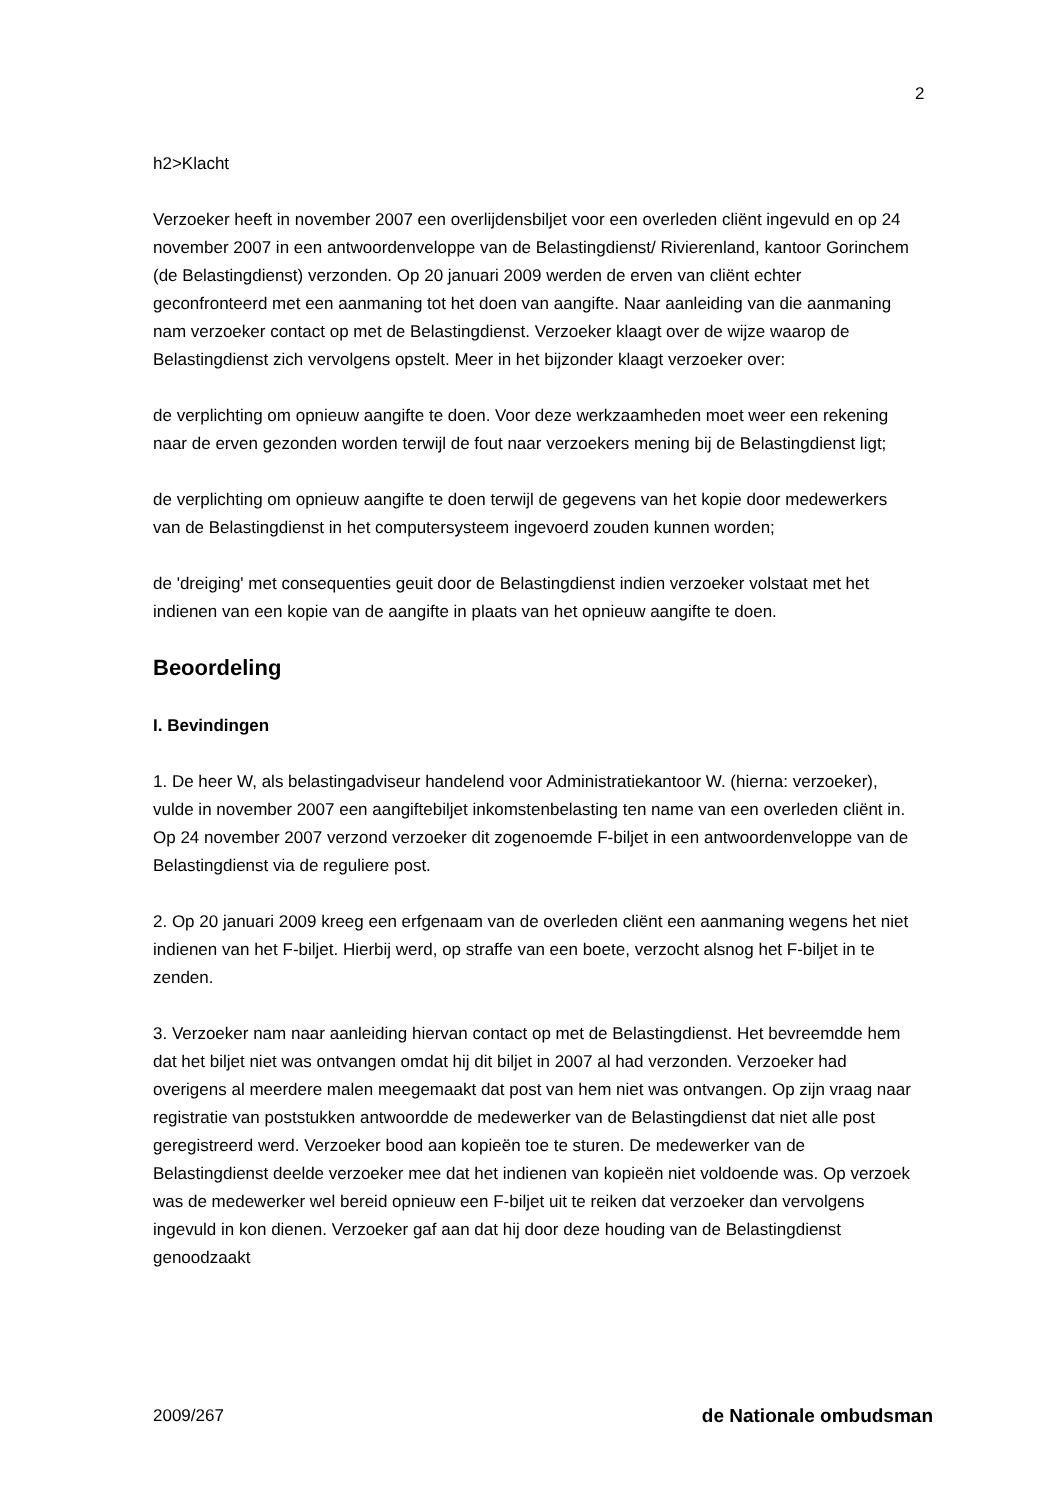2
h2>Klacht
Verzoeker heeft in november 2007 een overlijdensbiljet voor een overleden cliënt ingevuld en op 24 november 2007 in een antwoordenveloppe van de Belastingdienst/ Rivierenland, kantoor Gorinchem (de Belastingdienst) verzonden. Op 20 januari 2009 werden de erven van cliënt echter geconfronteerd met een aanmaning tot het doen van aangifte. Naar aanleiding van die aanmaning nam verzoeker contact op met de Belastingdienst. Verzoeker klaagt over de wijze waarop de Belastingdienst zich vervolgens opstelt. Meer in het bijzonder klaagt verzoeker over:
de verplichting om opnieuw aangifte te doen. Voor deze werkzaamheden moet weer een rekening naar de erven gezonden worden terwijl de fout naar verzoekers mening bij de Belastingdienst ligt;
de verplichting om opnieuw aangifte te doen terwijl de gegevens van het kopie door medewerkers van de Belastingdienst in het computersysteem ingevoerd zouden kunnen worden;
de 'dreiging' met consequenties geuit door de Belastingdienst indien verzoeker volstaat met het indienen van een kopie van de aangifte in plaats van het opnieuw aangifte te doen.
Beoordeling
I. Bevindingen
1. De heer W, als belastingadviseur handelend voor Administratiekantoor W. (hierna: verzoeker), vulde in november 2007 een aangiftebiljet inkomstenbelasting ten name van een overleden cliënt in. Op 24 november 2007 verzond verzoeker dit zogenoemde F-biljet in een antwoordenveloppe van de Belastingdienst via de reguliere post.
2. Op 20 januari 2009 kreeg een erfgenaam van de overleden cliënt een aanmaning wegens het niet indienen van het F-biljet. Hierbij werd, op straffe van een boete, verzocht alsnog het F-biljet in te zenden.
3. Verzoeker nam naar aanleiding hiervan contact op met de Belastingdienst. Het bevreemdde hem dat het biljet niet was ontvangen omdat hij dit biljet in 2007 al had verzonden. Verzoeker had overigens al meerdere malen meegemaakt dat post van hem niet was ontvangen. Op zijn vraag naar registratie van poststukken antwoordde de medewerker van de Belastingdienst dat niet alle post geregistreerd werd. Verzoeker bood aan kopieën toe te sturen. De medewerker van de Belastingdienst deelde verzoeker mee dat het indienen van kopieën niet voldoende was. Op verzoek was de medewerker wel bereid opnieuw een F-biljet uit te reiken dat verzoeker dan vervolgens ingevuld in kon dienen. Verzoeker gaf aan dat hij door deze houding van de Belastingdienst genoodzaakt
2009/267 de Nationale ombudsman